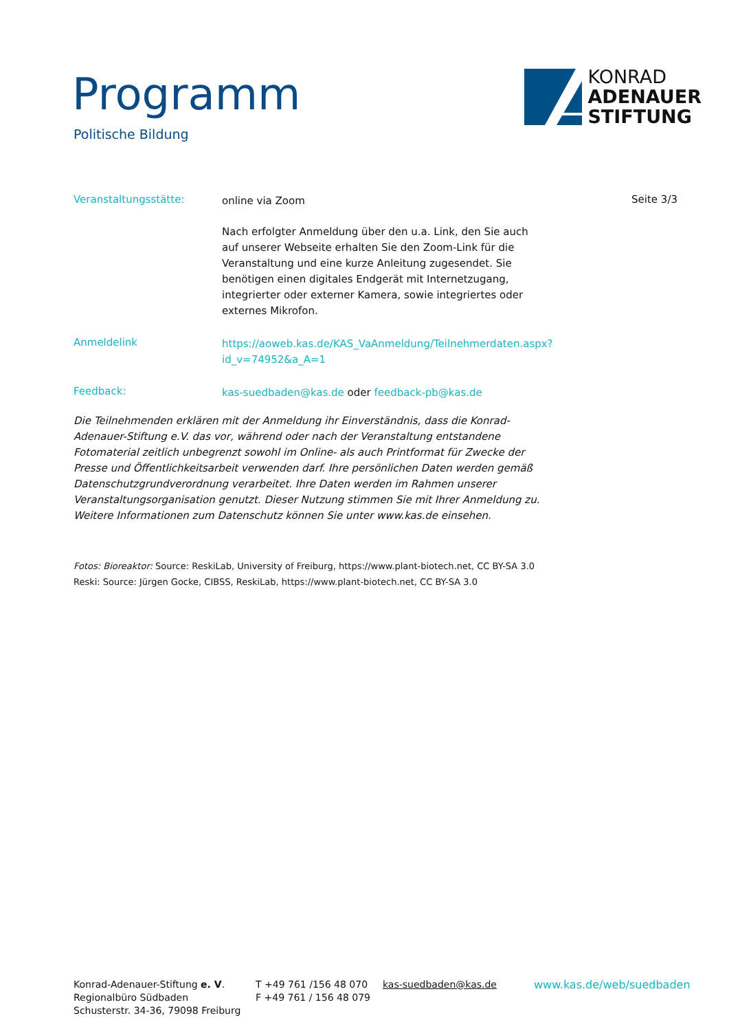Programm
Politische Bildung
KONRAD
ADENAUER
STIFTUNG
Veranstaltungsstätte:
online via Zoom
Seite 3/3
Nach erfolgter Anmeldung über den u.a. Link, den Sie auch auf unserer Webseite erhalten Sie den Zoom-Link für die Veranstaltung und eine kurze Anleitung zugesendet. Sie benötigen einen digitales Endgerät mit Internetzugang, integrierter oder externer Kamera, sowie integriertes oder externes Mikrofon.
Anmeldelink
https://aoweb.kas.de/KAS_VaAnmeldung/Teilnehmerdaten.aspx?id_v=74952&a_A=1
Feedback:
kas-suedbaden@kas.de oder feedback-pb@kas.de
Die Teilnehmenden erklären mit der Anmeldung ihr Einverständnis, dass die Konrad-Adenauer-Stiftung e.V. das vor, während oder nach der Veranstaltung entstandene Fotomaterial zeitlich unbegrenzt sowohl im Online- als auch Printformat für Zwecke der Presse und Öffentlichkeitsarbeit verwenden darf. Ihre persönlichen Daten werden gemäß Datenschutzgrundverordnung verarbeitet. Ihre Daten werden im Rahmen unserer Veranstaltungsorganisation genutzt. Dieser Nutzung stimmen Sie mit Ihrer Anmeldung zu. Weitere Informationen zum Datenschutz können Sie unter www.kas.de einsehen.
Fotos: Bioreaktor: Source: ReskiLab, University of Freiburg, https://www.plant-biotech.net, CC BY-SA 3.0
Reski: Source: Jürgen Gocke, CIBSS, ReskiLab, https://www.plant-biotech.net, CC BY-SA 3.0
Konrad-Adenauer-Stiftung e. V.
Regionalbüro Südbaden
Schusterstr. 34-36, 79098 Freiburg
T +49 761 /156 48 070
F +49 761 / 156 48 079
kas-suedbaden@kas.de www.kas.de/web/suedbaden